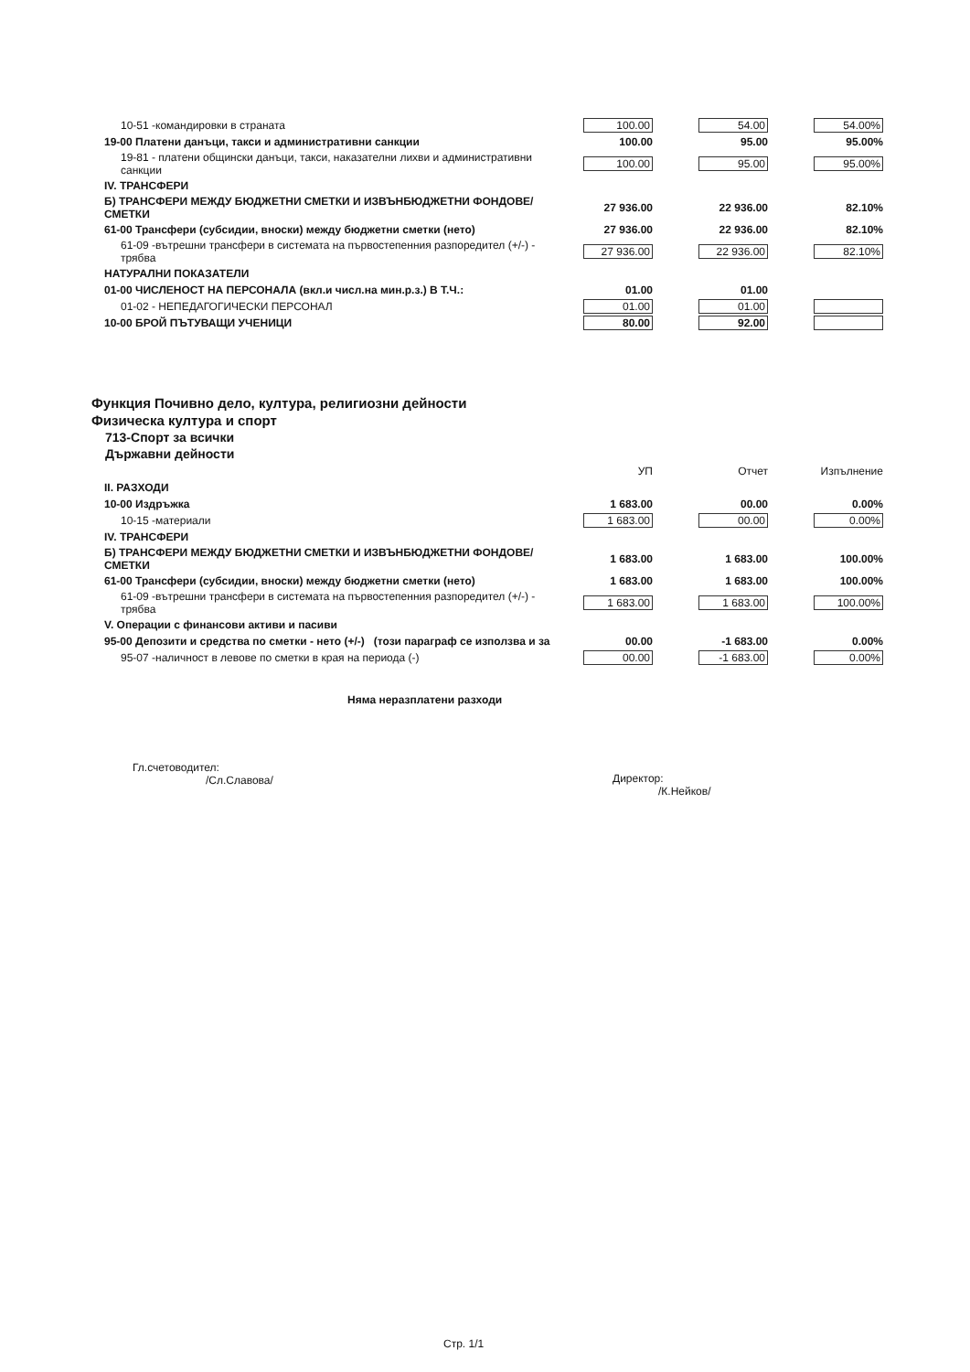| 10-51 -командировки в страната | 100.00 | | 54.00 | | 54.00% |
| 19-00 Платени данъци, такси и административни санкции | 100.00 | | 95.00 | | 95.00% |
| 19-81 - платени общински данъци, такси, наказателни лихви и административни санкции | 100.00 | | 95.00 | | 95.00% |
| IV. ТРАНСФЕРИ | | | | | |
| Б) ТРАНСФЕРИ МЕЖДУ БЮДЖЕТНИ СМЕТКИ И ИЗВЪНБЮДЖЕТНИ ФОНДОВЕ/СМЕТКИ | 27 936.00 | | 22 936.00 | | 82.10% |
| 61-00 Трансфери (субсидии, вноски) между бюджетни сметки (нето) | 27 936.00 | | 22 936.00 | | 82.10% |
| 61-09 -вътрешни трансфери в системата на първостепенния разпоредител (+/-) - трябва | 27 936.00 | | 22 936.00 | | 82.10% |
| НАТУРАЛНИ ПОКАЗАТЕЛИ | | | | | |
| 01-00 ЧИСЛЕНОСТ НА ПЕРСОНАЛА (вкл.и числ.на мин.р.з.) В Т.Ч.: | 01.00 | | 01.00 | | |
| 01-02 - НЕПЕДАГОГИЧЕСКИ ПЕРСОНАЛ | 01.00 | | 01.00 | | |
| 10-00 БРОЙ ПЪТУВАЩИ УЧЕНИЦИ | 80.00 | | 92.00 | | |
Функция Почивно дело, култура, религиозни дейности
Физическа култура и спорт
713-Спорт за всички
Държавни дейности
| | УП | | Отчет | | Изпълнение |
| II. РАЗХОДИ | | | | | |
| 10-00 Издръжка | 1 683.00 | | 00.00 | | 0.00% |
| 10-15 -материали | 1 683.00 | | 00.00 | | 0.00% |
| IV. ТРАНСФЕРИ | | | | | |
| Б) ТРАНСФЕРИ МЕЖДУ БЮДЖЕТНИ СМЕТКИ И ИЗВЪНБЮДЖЕТНИ ФОНДОВЕ/СМЕТКИ | 1 683.00 | | 1 683.00 | | 100.00% |
| 61-00 Трансфери (субсидии, вноски) между бюджетни сметки (нето) | 1 683.00 | | 1 683.00 | | 100.00% |
| 61-09 -вътрешни трансфери в системата на първостепенния разпоредител (+/-) - трябва | 1 683.00 | | 1 683.00 | | 100.00% |
| V. Операции с финансови активи и пасиви | | | | | |
| 95-00 Депозити и средства по сметки - нето (+/-) (този параграф се използва и за | 00.00 | | -1 683.00 | | 0.00% |
| 95-07 -наличност в левове по сметки в края на периода (-) | 00.00 | | -1 683.00 | | 0.00% |
Няма неразплатени разходи
Гл.счетоводител:
/Сл.Славова/
Директор:
/К.Нейков/
Стр. 1/1